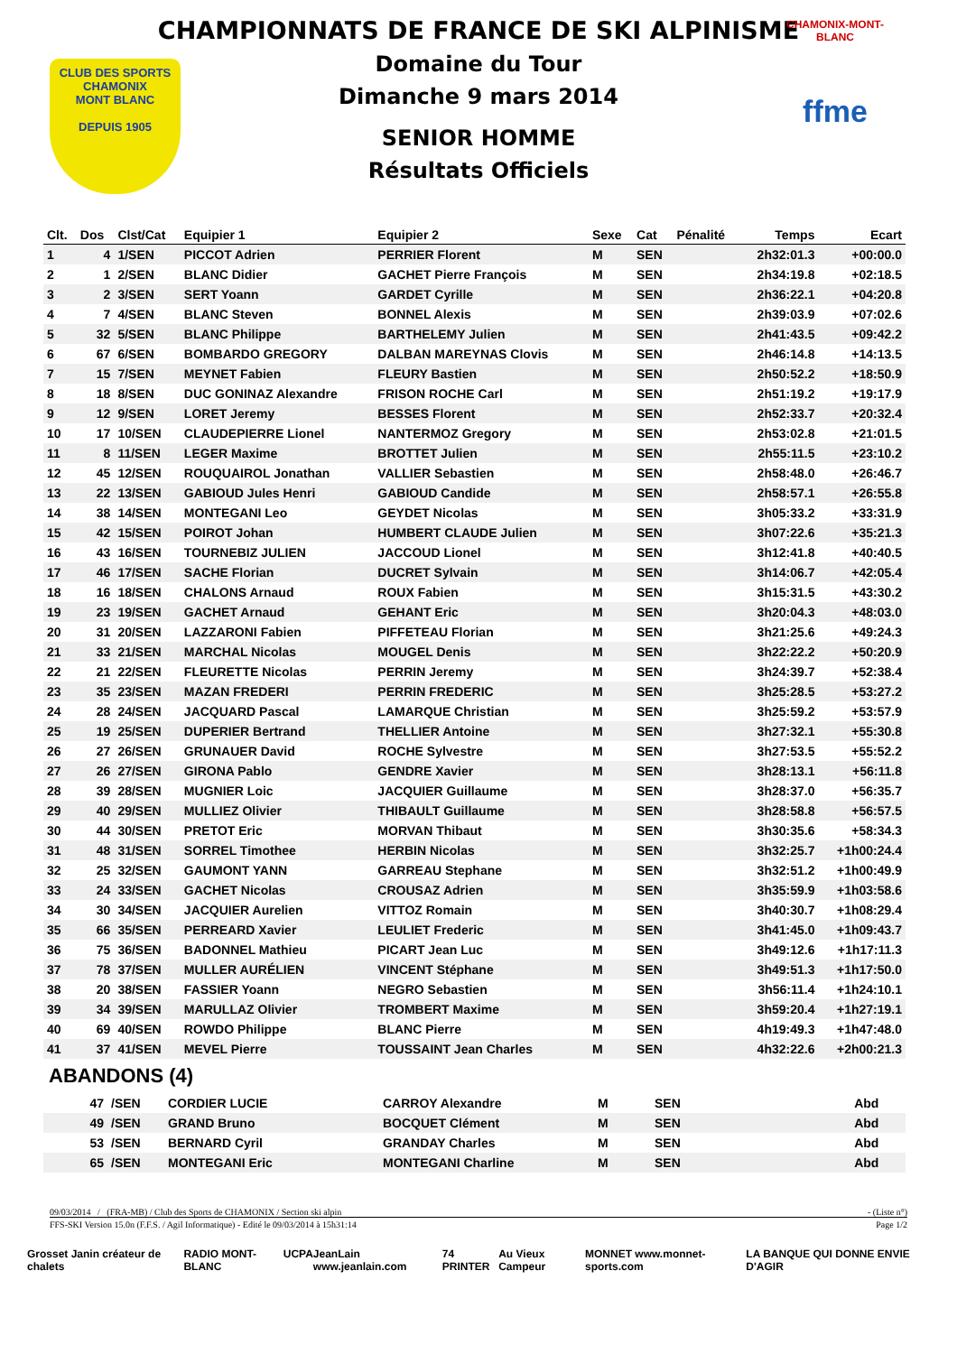CLUB DES SPORTS
CHAMONIX
MONT BLANC
DEPUIS 1905
CHAMONIX-MONT-BLANC
ffme
CHAMPIONNATS DE FRANCE DE SKI ALPINISME
Domaine du Tour
Dimanche 9 mars 2014
SENIOR HOMME
Résultats Officiels
| Clt. | Dos | Clst/Cat | Equipier 1 | Equipier 2 | Sexe | Cat | Pénalité | Temps | Ecart |
| --- | --- | --- | --- | --- | --- | --- | --- | --- | --- |
| 1 | 4 | 1/SEN | PICCOT Adrien | PERRIER Florent | M | SEN | | 2h32:01.3 | +00:00.0 |
| 2 | 1 | 2/SEN | BLANC Didier | GACHET Pierre François | M | SEN | | 2h34:19.8 | +02:18.5 |
| 3 | 2 | 3/SEN | SERT Yoann | GARDET Cyrille | M | SEN | | 2h36:22.1 | +04:20.8 |
| 4 | 7 | 4/SEN | BLANC Steven | BONNEL Alexis | M | SEN | | 2h39:03.9 | +07:02.6 |
| 5 | 32 | 5/SEN | BLANC Philippe | BARTHELEMY Julien | M | SEN | | 2h41:43.5 | +09:42.2 |
| 6 | 67 | 6/SEN | BOMBARDO GREGORY | DALBAN MAREYNAS Clovis | M | SEN | | 2h46:14.8 | +14:13.5 |
| 7 | 15 | 7/SEN | MEYNET Fabien | FLEURY Bastien | M | SEN | | 2h50:52.2 | +18:50.9 |
| 8 | 18 | 8/SEN | DUC GONINAZ Alexandre | FRISON ROCHE Carl | M | SEN | | 2h51:19.2 | +19:17.9 |
| 9 | 12 | 9/SEN | LORET Jeremy | BESSES Florent | M | SEN | | 2h52:33.7 | +20:32.4 |
| 10 | 17 | 10/SEN | CLAUDEPIERRE Lionel | NANTERMOZ Gregory | M | SEN | | 2h53:02.8 | +21:01.5 |
| 11 | 8 | 11/SEN | LEGER Maxime | BROTTET Julien | M | SEN | | 2h55:11.5 | +23:10.2 |
| 12 | 45 | 12/SEN | ROUQUAIROL Jonathan | VALLIER Sebastien | M | SEN | | 2h58:48.0 | +26:46.7 |
| 13 | 22 | 13/SEN | GABIOUD Jules Henri | GABIOUD Candide | M | SEN | | 2h58:57.1 | +26:55.8 |
| 14 | 38 | 14/SEN | MONTEGANI Leo | GEYDET Nicolas | M | SEN | | 3h05:33.2 | +33:31.9 |
| 15 | 42 | 15/SEN | POIROT Johan | HUMBERT CLAUDE Julien | M | SEN | | 3h07:22.6 | +35:21.3 |
| 16 | 43 | 16/SEN | TOURNEBIZ JULIEN | JACCOUD Lionel | M | SEN | | 3h12:41.8 | +40:40.5 |
| 17 | 46 | 17/SEN | SACHE Florian | DUCRET Sylvain | M | SEN | | 3h14:06.7 | +42:05.4 |
| 18 | 16 | 18/SEN | CHALONS Arnaud | ROUX Fabien | M | SEN | | 3h15:31.5 | +43:30.2 |
| 19 | 23 | 19/SEN | GACHET Arnaud | GEHANT Eric | M | SEN | | 3h20:04.3 | +48:03.0 |
| 20 | 31 | 20/SEN | LAZZARONI Fabien | PIFFETEAU Florian | M | SEN | | 3h21:25.6 | +49:24.3 |
| 21 | 33 | 21/SEN | MARCHAL Nicolas | MOUGEL Denis | M | SEN | | 3h22:22.2 | +50:20.9 |
| 22 | 21 | 22/SEN | FLEURETTE Nicolas | PERRIN Jeremy | M | SEN | | 3h24:39.7 | +52:38.4 |
| 23 | 35 | 23/SEN | MAZAN FREDERI | PERRIN FREDERIC | M | SEN | | 3h25:28.5 | +53:27.2 |
| 24 | 28 | 24/SEN | JACQUARD Pascal | LAMARQUE Christian | M | SEN | | 3h25:59.2 | +53:57.9 |
| 25 | 19 | 25/SEN | DUPERIER Bertrand | THELLIER Antoine | M | SEN | | 3h27:32.1 | +55:30.8 |
| 26 | 27 | 26/SEN | GRUNAUER David | ROCHE Sylvestre | M | SEN | | 3h27:53.5 | +55:52.2 |
| 27 | 26 | 27/SEN | GIRONA Pablo | GENDRE Xavier | M | SEN | | 3h28:13.1 | +56:11.8 |
| 28 | 39 | 28/SEN | MUGNIER Loic | JACQUIER Guillaume | M | SEN | | 3h28:37.0 | +56:35.7 |
| 29 | 40 | 29/SEN | MULLIEZ Olivier | THIBAULT Guillaume | M | SEN | | 3h28:58.8 | +56:57.5 |
| 30 | 44 | 30/SEN | PRETOT Eric | MORVAN Thibaut | M | SEN | | 3h30:35.6 | +58:34.3 |
| 31 | 48 | 31/SEN | SORREL Timothee | HERBIN Nicolas | M | SEN | | 3h32:25.7 | +1h00:24.4 |
| 32 | 25 | 32/SEN | GAUMONT YANN | GARREAU Stephane | M | SEN | | 3h32:51.2 | +1h00:49.9 |
| 33 | 24 | 33/SEN | GACHET Nicolas | CROUSAZ Adrien | M | SEN | | 3h35:59.9 | +1h03:58.6 |
| 34 | 30 | 34/SEN | JACQUIER Aurelien | VITTOZ Romain | M | SEN | | 3h40:30.7 | +1h08:29.4 |
| 35 | 66 | 35/SEN | PERREARD Xavier | LEULIET Frederic | M | SEN | | 3h41:45.0 | +1h09:43.7 |
| 36 | 75 | 36/SEN | BADONNEL Mathieu | PICART Jean Luc | M | SEN | | 3h49:12.6 | +1h17:11.3 |
| 37 | 78 | 37/SEN | MULLER AURÉLIEN | VINCENT Stéphane | M | SEN | | 3h49:51.3 | +1h17:50.0 |
| 38 | 20 | 38/SEN | FASSIER Yoann | NEGRO Sebastien | M | SEN | | 3h56:11.4 | +1h24:10.1 |
| 39 | 34 | 39/SEN | MARULLAZ Olivier | TROMBERT Maxime | M | SEN | | 3h59:20.4 | +1h27:19.1 |
| 40 | 69 | 40/SEN | ROWDO Philippe | BLANC Pierre | M | SEN | | 4h19:49.3 | +1h47:48.0 |
| 41 | 37 | 41/SEN | MEVEL Pierre | TOUSSAINT Jean Charles | M | SEN | | 4h32:22.6 | +2h00:21.3 |
ABANDONS (4)
| | 47 | /SEN | CORDIER LUCIE | CARROY Alexandre | M | SEN | | Abd | |
| | 49 | /SEN | GRAND Bruno | BOCQUET Clément | M | SEN | | Abd | |
| | 53 | /SEN | BERNARD Cyril | GRANDAY Charles | M | SEN | | Abd | |
| | 65 | /SEN | MONTEGANI Eric | MONTEGANI Charline | M | SEN | | Abd | |
09/03/2014 / (FRA-MB) / Club des Sports de CHAMONIX / Section ski alpin - (Liste n°)
FFS-SKI Version 15.0n (F.F.S. / Agil Informatique) - Edité le 09/03/2014 à 15h31:14 Page 1/2
Grosset Janin créateur de chalets RADIO MONT-BLANC UCPA JeanLain www.jeanlain.com 74 PRINTER Au Vieux Campeur MONNET www.monnet-sports.com LA BANQUE QUI DONNE ENVIE D'AGIR